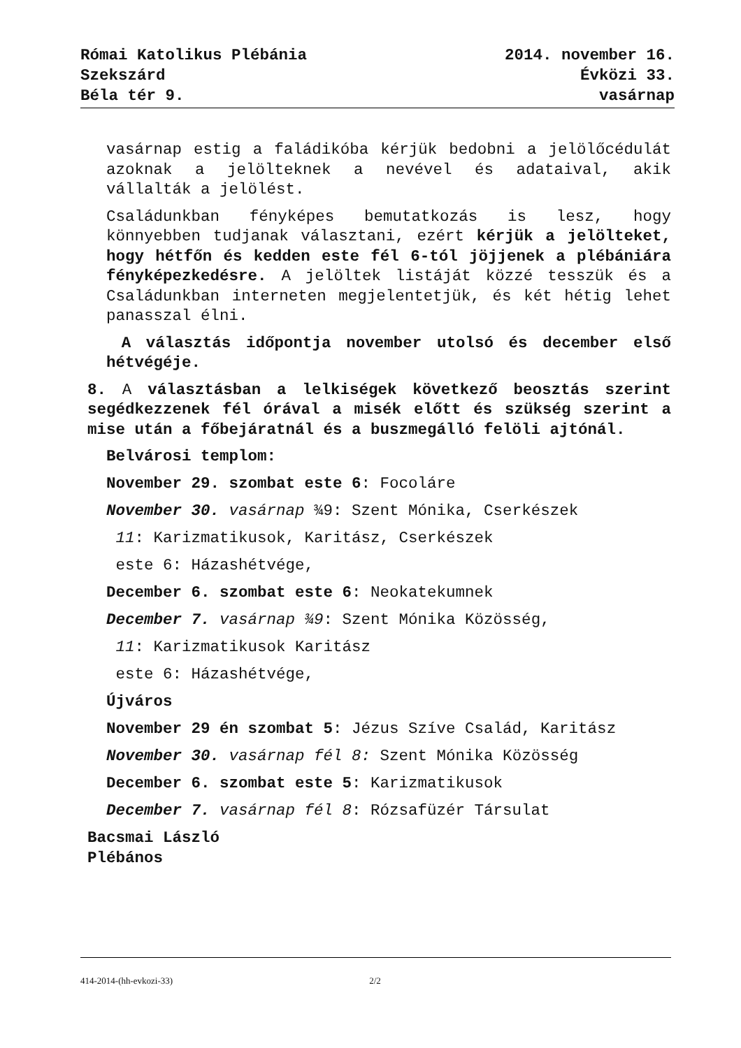Római Katolikus Plébánia
Szekszárd
Béla tér 9.
2014. november 16.
Évközi 33.
vasárnap
vasárnap estig a faládikóba kérjük bedobni a jelölőcé­dulát azoknak a jelölteknek a nevével és adataival, akik vállalták a jelölést.
Családunkban fényképes bemutatkozás is lesz, hogy könnyebben tudjanak választani, ezért kérjük a jelölteket, hogy hétfőn és kedden este fél 6-tól jöjjenek a plébániára fényképezkedésre. A jelöltek listáját közzé tesszük és a Családunkban interneten megjelentetjük, és két hétig lehet panasszal élni.
A választás időpontja november utolsó és december el­ső hétvégéje.
8. A választásban a lelkiségek következő beosztás sze­rint segédkezzenek fél órával a misék előtt és szükség szerint a mise után a főbejáratnál és a buszmegálló felöli ajtónál.
Belvárosi templom:
November 29. szombat este 6: Focoláre
November 30. vasárnap ¾9: Szent Mónika, Cserkészek
11: Karizmatikusok, Karitász, Cserkészek
este 6: Házashétvége,
December 6. szombat este 6: Neokatekumnek
December 7. vasárnap ¾9: Szent Mónika Közösség,
11: Karizmatikusok Karitász
este 6: Házashétvége,
Újváros
November 29 én szombat 5: Jézus Szíve Család, Karitász
November 30. vasárnap fél 8: Szent Mónika Közösség
December 6. szombat este 5: Karizmatikusok
December 7. vasárnap fél 8: Rózsafüzér Társulat
Bacsmai László
Plébános
414-2014-(hh-evkozi-33) 2/2